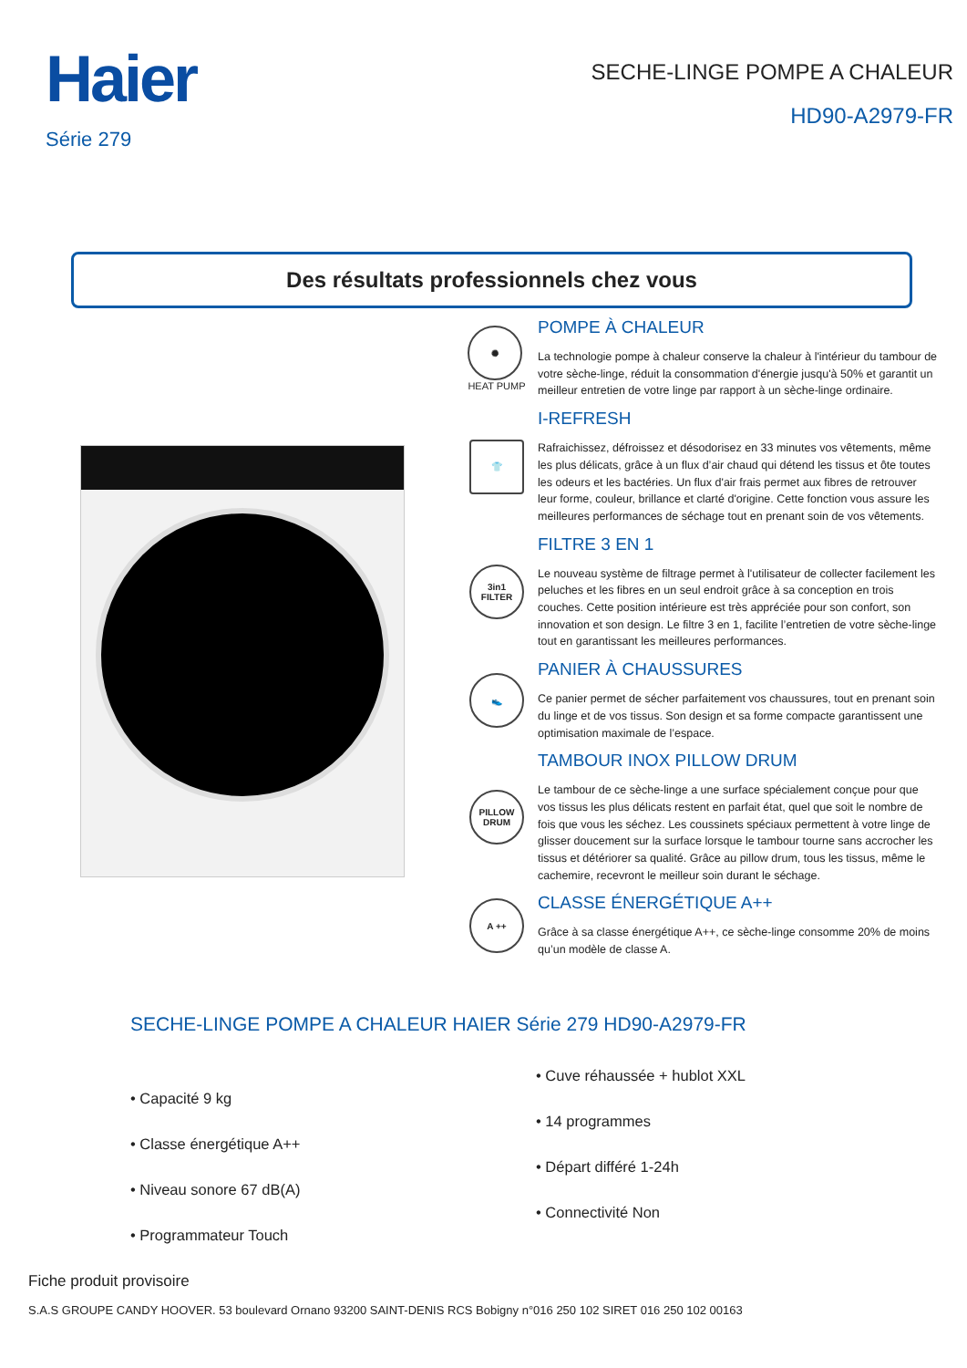Haier
Série 279
SECHE-LINGE POMPE A CHALEUR
HD90-A2979-FR
Des résultats professionnels chez vous
✺
HEAT PUMP
POMPE À CHALEUR
La technologie pompe à chaleur conserve la chaleur à l'intérieur du tambour de votre sèche-linge, réduit la consommation d'énergie jusqu'à 50% et garantit un meilleur entretien de votre linge par rapport à un sèche-linge ordinaire.
👕
I-REFRESH
Rafraichissez, défroissez et désodorisez en 33 minutes vos vêtements, même les plus délicats, grâce à un flux d’air chaud qui détend les tissus et ôte toutes les odeurs et les bactéries. Un flux d'air frais permet aux fibres de retrouver leur forme, couleur, brillance et clarté d'origine. Cette fonction vous assure les meilleures performances de séchage tout en prenant soin de vos vêtements.
3in1 FILTER
FILTRE 3 EN 1
Le nouveau système de filtrage permet à l'utilisateur de collecter facilement les peluches et les fibres en un seul endroit grâce à sa conception en trois couches. Cette position intérieure est très appréciée pour son confort, son innovation et son design. Le filtre 3 en 1, facilite l’entretien de votre sèche-linge tout en garantissant les meilleures performances.
👟
PANIER À CHAUSSURES
Ce panier permet de sécher parfaitement vos chaussures, tout en prenant soin du linge et de vos tissus. Son design et sa forme compacte garantissent une optimisation maximale de l’espace.
PILLOW DRUM
TAMBOUR INOX PILLOW DRUM
Le tambour de ce sèche-linge a une surface spécialement conçue pour que vos tissus les plus délicats restent en parfait état, quel que soit le nombre de fois que vous les séchez. Les coussinets spéciaux permettent à votre linge de glisser doucement sur la surface lorsque le tambour tourne sans accrocher les tissus et détériorer sa qualité. Grâce au pillow drum, tous les tissus, même le cachemire, recevront le meilleur soin durant le séchage.
A ++
CLASSE ÉNERGÉTIQUE A++
Grâce à sa classe énergétique A++, ce sèche-linge consomme 20% de moins qu’un modèle de classe A.
SECHE-LINGE POMPE A CHALEUR HAIER Série 279 HD90-A2979-FR
• Capacité 9 kg
• Classe énergétique A++
• Niveau sonore 67 dB(A)
• Programmateur Touch
• Cuve réhaussée + hublot XXL
• 14 programmes
• Départ différé 1-24h
• Connectivité Non
Fiche produit provisoire
S.A.S GROUPE CANDY HOOVER. 53 boulevard Ornano 93200 SAINT-DENIS RCS Bobigny n°016 250 102 SIRET 016 250 102 00163